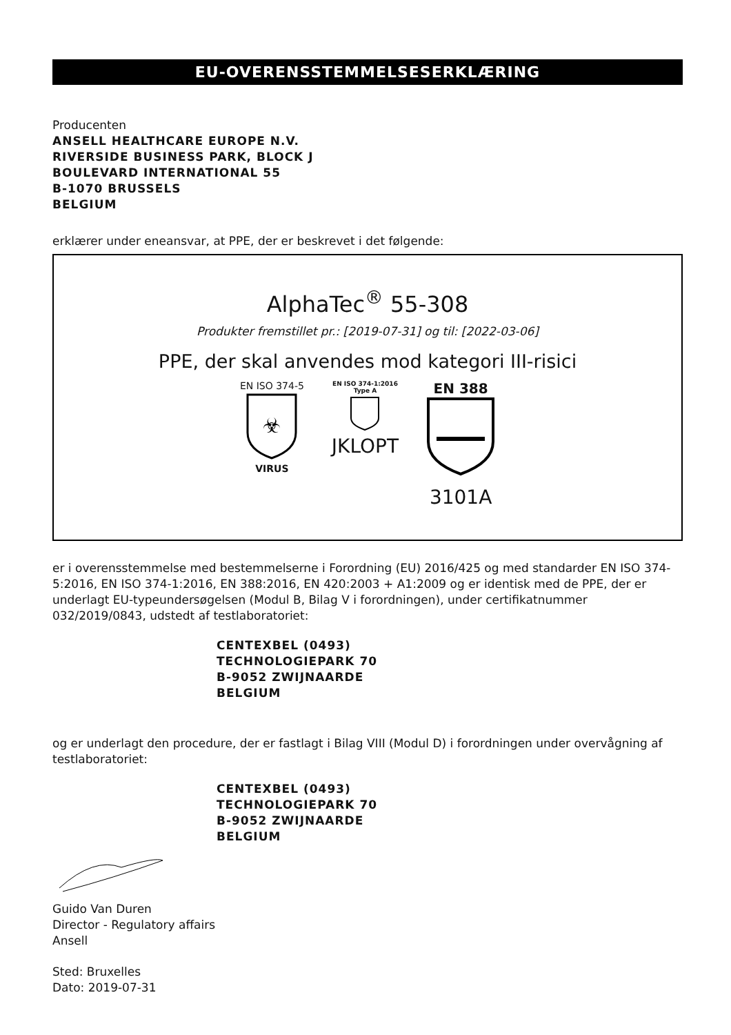EU-OVERENSSTEMMELSESERKLÆRING
Producenten
ANSELL HEALTHCARE EUROPE N.V.
RIVERSIDE BUSINESS PARK, BLOCK J
BOULEVARD INTERNATIONAL 55
B-1070 BRUSSELS
BELGIUM
erklærer under eneansvar, at PPE, der er beskrevet i det følgende:
AlphaTec<sup>®</sup> 55-308
Produkter fremstillet pr.: [2019-07-31] og til: [2022-03-06]
PPE, der skal anvendes mod kategori III-risici
EN ISO 374-5
☣
VIRUS
EN ISO 374-1:2016
Type A
JKLOPT
EN 388
3101A
er i overensstemmelse med bestemmelserne i Forordning (EU) 2016/425 og med standarder EN ISO 374-5:2016, EN ISO 374-1:2016, EN 388:2016, EN 420:2003 + A1:2009 og er identisk med de PPE, der er underlagt EU-typeundersøgelsen (Modul B, Bilag V i forordningen), under certifikatnummer 032/2019/0843, udstedt af testlaboratoriet:
CENTEXBEL (0493)
TECHNOLOGIEPARK 70
B-9052 ZWIJNAARDE
BELGIUM
og er underlagt den procedure, der er fastlagt i Bilag VIII (Modul D) i forordningen under overvågning af testlaboratoriet:
CENTEXBEL (0493)
TECHNOLOGIEPARK 70
B-9052 ZWIJNAARDE
BELGIUM
Guido Van Duren
Director - Regulatory affairs
Ansell
Sted: Bruxelles
Dato: 2019-07-31